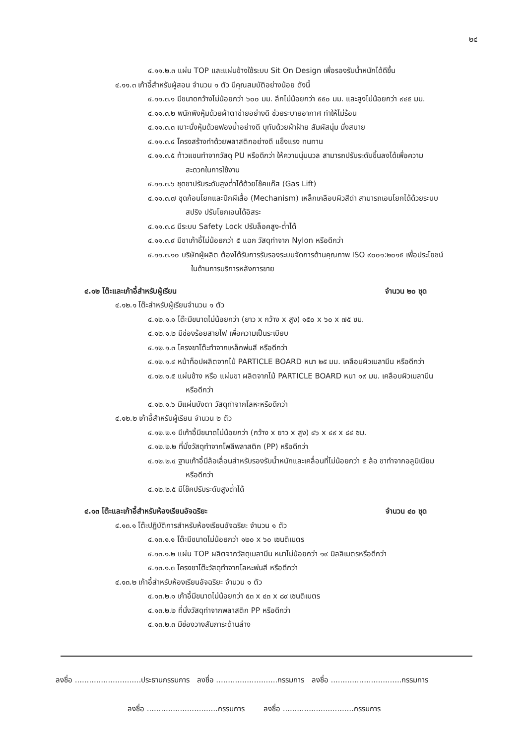๒๔
๔.๑๑.๒.๓ แผ่น TOP และแผ่นข้างใช้ระบบ Sit On Design เพื่อรองรับน้ำหนักได้ดีขึ้น
๔.๑๑.๓ เก้าอี้สำหรับผู้สอน จำนวน ๑ ตัว มีคุณสมบัติอย่างน้อย ดังนี้
๔.๑๑.๓.๑ มีขนาดกว้างไม่น้อยกว่า ๖๐๐ มม. ลึกไม่น้อยกว่า ๕๕๐ มม. และสูงไม่น้อยกว่า ๙๔๕ มม.
๔.๑๑.๓.๒ พนักพิงหุ้มด้วยผ้าตาข่ายอย่างดี ช่วยระบายอากาศ ทำให้ไม่ร้อน
๔.๑๑.๓.๓ เบาะนั่งหุ้มด้วยฟองน้ำอย่างดี บุทับด้วยผ้าฝ้าย สัมผัสนุ่ม นั่งสบาย
๔.๑๑.๓.๔ โครงสร้างทำด้วยพลาสติกอย่างดี แข็งแรง ทนทาน
๔.๑๑.๓.๕ ท้าวแขนทำจากวัสดุ PU หรือดีกว่า ให้ความนุ่มนวล สามารถปรับระดับขึ้นลงได้เพื่อความ
สะดวกในการใช้งาน
๔.๑๑.๓.๖ ชุดขาปรับระดับสูงต่ำได้ด้วยโช้คแก๊ส (Gas Lift)
๔.๑๑.๓.๗ ชุดก้อนโยกและปีกผีเสื้อ (Mechanism) เหล็กเคลือบผิวสีดำ สามารถเอนโยกได้ด้วยระบบ
สปริง ปรับโยกเอนได้อิสระ
๔.๑๑.๓.๘ มีระบบ Safety Lock ปรับล็อคสูง-ต่ำได้
๔.๑๑.๓.๙ มีขาเก้าอี้ไม่น้อยกว่า ๕ แฉก วัสดุทำจาก Nylon หรือดีกว่า
๔.๑๑.๓.๑๐ บริษัทผู้ผลิต ต้องได้รับการรับรองระบบจัดการด้านคุณภาพ ISO ๙๐๐๑:๒๐๑๕ เพื่อประโยชน์
ในด้านการบริการหลังการขาย
๔.๑๒ โต๊ะและเก้าอี้สำหรับผู้เรียน จำนวน ๒๐ ชุด
๔.๑๒.๑ โต๊ะสำหรับผู้เรียนจำนวน ๑ ตัว
๔.๑๒.๑.๑ โต๊ะมีขนาดไม่น้อยกว่า (ยาว x กว้าง x สูง) ๑๕๐ x ๖๐ x ๗๕ ซม.
๔.๑๒.๑.๒ มีช่องร้อยสายไฟ เพื่อความเป็นระเบียบ
๔.๑๒.๑.๓ โครงขาโต๊ะทำจากเหล็กพ่นสี หรือดีกว่า
๔.๑๒.๑.๔ หน้าท็อปผลิตจากไม้ PARTICLE BOARD หนา ๒๕ มม. เคลือบผิวเมลามีน หรือดีกว่า
๔.๑๒.๑.๕ แผ่นข้าง หรือ แผ่นขา ผลิตจากไม้ PARTICLE BOARD หนา ๑๙ มม. เคลือบผิวเมลามีน
หรือดีกว่า
๔.๑๒.๑.๖ มีแผ่นบังตา วัสดุทำจากโลหะหรือดีกว่า
๔.๑๒.๒ เก้าอี้สำหรับผู้เรียน จำนวน ๒ ตัว
๔.๑๒.๒.๑ มีเก้าอี้มีขนาดไม่น้อยกว่า (กว้าง x ยาว x สูง) ๔๖ x ๔๙ x ๘๔ ซม.
๔.๑๒.๒.๒ ที่นั่งวัสดุทำจากโพลีพลาสติก (PP) หรือดีกว่า
๔.๑๒.๒.๔ ฐานเก้าอี้มีล้อเลื่อนสำหรับรองรับน้ำหนักและเคลื่อนที่ไม่น้อยกว่า ๕ ล้อ ขาทำจากอลูมิเนียม
หรือดีกว่า
๔.๑๒.๒.๕ มีโช๊คปรับระดับสูงต่ำได้
๔.๑๓ โต๊ะและเก้าอี้สำหรับห้องเรียนอัจฉริยะ จำนวน ๔๐ ชุด
๔.๑๓.๑ โต๊ะปฏิบัติการสำหรับห้องเรียนอัจฉริยะ จำนวน ๑ ตัว
๔.๑๓.๑.๑ โต๊ะมีขนาดไม่น้อยกว่า ๑๒๐ x ๖๐ เซนติเมตร
๔.๑๓.๑.๒ แผ่น TOP ผลิตจากวัสดุเมลามีน หนาไม่น้อยกว่า ๑๙ มิลลิเมตรหรือดีกว่า
๔.๑๓.๑.๓ โครงขาโต๊ะวัสดุทำจากโลหะพ่นสี หรือดีกว่า
๔.๑๓.๒ เก้าอี้สำหรับห้องเรียนอัจฉริยะ จำนวน ๑ ตัว
๔.๑๓.๒.๑ เก้าอี้มีขนาดไม่น้อยกว่า ๕๓ x ๔๓ x ๘๙ เซนติเมตร
๔.๑๓.๒.๒ ที่นั่งวัสดุทำจากพลาสติก PP หรือดีกว่า
๔.๑๓.๒.๓ มีช่องวางสัมภาระด้านล่าง
ลงชื่อ ............................ประธานกรรมการ ลงชื่อ ..........................กรรมการ ลงชื่อ ..............................กรรมการ
ลงชื่อ ..............................กรรมการ ลงชื่อ ..............................กรรมการ